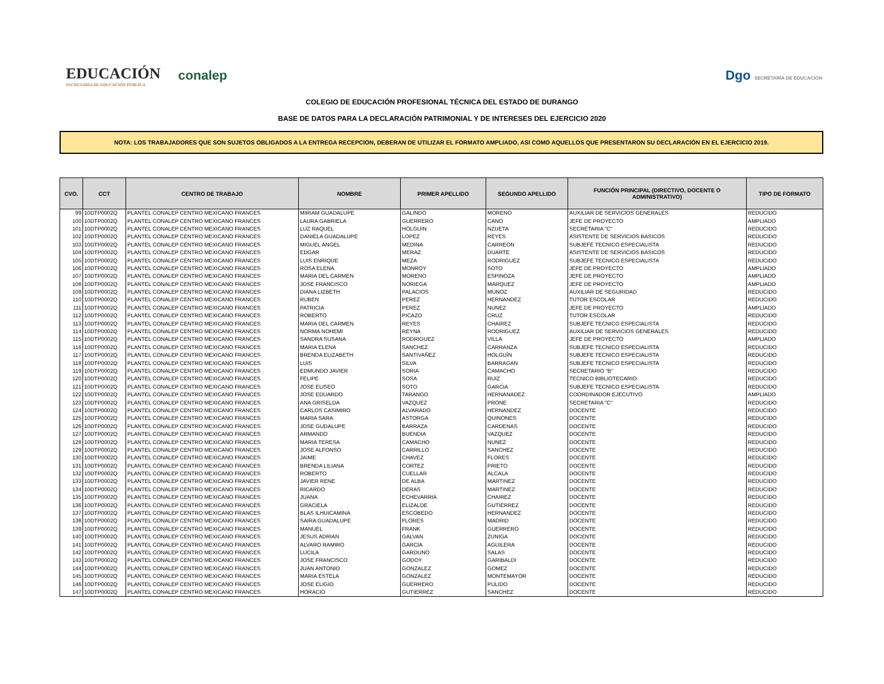EDUCACIÓN
SECRETARÍA DE EDUCACIÓN PÚBLICA
conalep
Dgo SECRETARÍA DE EDUCACIÓN
COLEGIO DE EDUCACIÓN PROFESIONAL TÉCNICA DEL ESTADO DE DURANGO
BASE DE DATOS PARA LA DECLARACIÓN PATRIMONIAL Y DE INTERESES DEL EJERCICIO 2020
NOTA: LOS TRABAJADORES QUE SON SUJETOS OBLIGADOS A LA ENTREGA RECEPCION, DEBERAN DE UTILIZAR EL FORMATO AMPLIADO, ASI COMO AQUELLOS QUE PRESENTARON SU DECLARACIÓN EN EL EJERCICIO 2019.
| CVO. | CCT | CENTRO DE TRABAJO | NOMBRE | PRIMER APELLIDO | SEGUNDO APELLIDO | FUNCIÓN PRINCIPAL (DIRECTIVO, DOCENTE O ADMINISTRATIVO) | TIPO DE FORMATO |
| --- | --- | --- | --- | --- | --- | --- | --- |
| 99 | 10DTP0002Q | PLANTEL CONALEP CENTRO MEXICANO FRANCES | MIRIAM GUADALUPE | GALINDO | MORENO | AUXILIAR DE SERVICIOS GENERALES | REDUCIDO |
| 100 | 10DTP0002Q | PLANTEL CONALEP CENTRO MEXICANO FRANCES | LAURA GABRIELA | GUERRERO | CANO | JEFE DE PROYECTO | AMPLIADO |
| 101 | 10DTP0002Q | PLANTEL CONALEP CENTRO MEXICANO FRANCES | LUZ RAQUEL | HOLGUIN | NZUETA | SECRETARIA "C" | REDUCIDO |
| 102 | 10DTP0002Q | PLANTEL CONALEP CENTRO MEXICANO FRANCES | DANIELA GUADALUPE | LOPEZ | REYES | ASISTENTE DE SERVICIOS BASICOS | REDUCIDO |
| 103 | 10DTP0002Q | PLANTEL CONALEP CENTRO MEXICANO FRANCES | MIGUEL ANGEL | MEDINA | CARREON | SUBJEFE TECNICO ESPECIALISTA | REDUCIDO |
| 104 | 10DTP0002Q | PLANTEL CONALEP CENTRO MEXICANO FRANCES | EDGAR | MERAZ | DUARTE | ASISTENTE DE SERVICIOS BASICOS | REDUCIDO |
| 105 | 10DTP0002Q | PLANTEL CONALEP CENTRO MEXICANO FRANCES | LUIS ENRIQUE | MEZA | RODRIGUEZ | SUBJEFE TECNICO ESPECIALISTA | REDUCIDO |
| 106 | 10DTP0002Q | PLANTEL CONALEP CENTRO MEXICANO FRANCES | ROSA ELENA | MONROY | SOTO | JEFE DE PROYECTO | AMPLIADO |
| 107 | 10DTP0002Q | PLANTEL CONALEP CENTRO MEXICANO FRANCES | MARIA DEL CARMEN | MORENO | ESPINOZA | JEFE DE PROYECTO | AMPLIADO |
| 108 | 10DTP0002Q | PLANTEL CONALEP CENTRO MEXICANO FRANCES | JOSE FRANCISCO | NORIEGA | MARQUEZ | JEFE DE PROYECTO | AMPLIADO |
| 109 | 10DTP0002Q | PLANTEL CONALEP CENTRO MEXICANO FRANCES | DIANA LIZBETH | PALACIOS | MUNOZ | AUXILIAR DE SEGURIDAD | REDUCIDO |
| 110 | 10DTP0002Q | PLANTEL CONALEP CENTRO MEXICANO FRANCES | RUBEN | PEREZ | HERNANDEZ | TUTOR ESCOLAR | REDUCIDO |
| 111 | 10DTP0002Q | PLANTEL CONALEP CENTRO MEXICANO FRANCES | PATRICIA | PEREZ | NUNEZ | JEFE DE PROYECTO | AMPLIADO |
| 112 | 10DTP0002Q | PLANTEL CONALEP CENTRO MEXICANO FRANCES | ROBERTO | PICAZO | CRUZ | TUTOR ESCOLAR | REDUCIDO |
| 113 | 10DTP0002Q | PLANTEL CONALEP CENTRO MEXICANO FRANCES | MARIA DEL CARMEN | REYES | CHAIREZ | SUBJEFE TECNICO ESPECIALISTA | REDUCIDO |
| 114 | 10DTP0002Q | PLANTEL CONALEP CENTRO MEXICANO FRANCES | NORMA NOHEMI | REYNA | RODRIGUEZ | AUXILIAR DE SERVICIOS GENERALES | REDUCIDO |
| 115 | 10DTP0002Q | PLANTEL CONALEP CENTRO MEXICANO FRANCES | SANDRA SUSANA | RODRIGUEZ | VILLA | JEFE DE PROYECTO | AMPLIADO |
| 116 | 10DTP0002Q | PLANTEL CONALEP CENTRO MEXICANO FRANCES | MARIA ELENA | SANCHEZ | CARRANZA | SUBJEFE TECNICO ESPECIALISTA | REDUCIDO |
| 117 | 10DTP0002Q | PLANTEL CONALEP CENTRO MEXICANO FRANCES | BRENDA ELIZABETH | SANTIVAÑEZ | HOLGUÍN | SUBJEFE TECNICO ESPECIALISTA | REDUCIDO |
| 118 | 10DTP0002Q | PLANTEL CONALEP CENTRO MEXICANO FRANCES | LUIS | SILVA | BARRAGAN | SUBJEFE TECNICO ESPECIALISTA | REDUCIDO |
| 119 | 10DTP0002Q | PLANTEL CONALEP CENTRO MEXICANO FRANCES | EDMUNDO JAVIER | SORIA | CAMACHO | SECRETARIO "B" | REDUCIDO |
| 120 | 10DTP0002Q | PLANTEL CONALEP CENTRO MEXICANO FRANCES | FELIPE | SOSA | RUIZ | TECNICO BIBLIOTECARIO | REDUCIDO |
| 121 | 10DTP0002Q | PLANTEL CONALEP CENTRO MEXICANO FRANCES | JOSE ELISEO | SOTO | GARCIA | SUBJEFE TECNICO ESPECIALISTA | REDUCIDO |
| 122 | 10DTP0002Q | PLANTEL CONALEP CENTRO MEXICANO FRANCES | JOSE EDUARDO | TARANGO | HERNANADEZ | COORDINADOR EJECUTIVO | AMPLIADO |
| 123 | 10DTP0002Q | PLANTEL CONALEP CENTRO MEXICANO FRANCES | ANA GRISELDA | VAZQUEZ | PRONE | SECRETARIA "C" | REDUCIDO |
| 124 | 10DTP0002Q | PLANTEL CONALEP CENTRO MEXICANO FRANCES | CARLOS CASIMIRO | ALVARADO | HERNANDEZ | DOCENTE | REDUCIDO |
| 125 | 10DTP0002Q | PLANTEL CONALEP CENTRO MEXICANO FRANCES | MARIA SARA | ASTORGA | QUINONES | DOCENTE | REDUCIDO |
| 126 | 10DTP0002Q | PLANTEL CONALEP CENTRO MEXICANO FRANCES | JOSE GUDALUPE | BARRAZA | CARDENAS | DOCENTE | REDUCIDO |
| 127 | 10DTP0002Q | PLANTEL CONALEP CENTRO MEXICANO FRANCES | ARMANDO | BUENDIA | VAZQUEZ | DOCENTE | REDUCIDO |
| 128 | 10DTP0002Q | PLANTEL CONALEP CENTRO MEXICANO FRANCES | MARIA TERESA | CAMACHO | NUNEZ | DOCENTE | REDUCIDO |
| 129 | 10DTP0002Q | PLANTEL CONALEP CENTRO MEXICANO FRANCES | JOSE ALFONSO | CARRILLO | SANCHEZ | DOCENTE | REDUCIDO |
| 130 | 10DTP0002Q | PLANTEL CONALEP CENTRO MEXICANO FRANCES | JAIME | CHAVEZ | FLORES | DOCENTE | REDUCIDO |
| 131 | 10DTP0002Q | PLANTEL CONALEP CENTRO MEXICANO FRANCES | BRENDA LILIANA | CORTEZ | PRIETO | DOCENTE | REDUCIDO |
| 132 | 10DTP0002Q | PLANTEL CONALEP CENTRO MEXICANO FRANCES | ROBERTO | CUELLAR | ALCALA | DOCENTE | REDUCIDO |
| 133 | 10DTP0002Q | PLANTEL CONALEP CENTRO MEXICANO FRANCES | JAVIER RENE | DE ALBA | MARTINEZ | DOCENTE | REDUCIDO |
| 134 | 10DTP0002Q | PLANTEL CONALEP CENTRO MEXICANO FRANCES | RICARDO | DERAS | MARTINEZ | DOCENTE | REDUCIDO |
| 135 | 10DTP0002Q | PLANTEL CONALEP CENTRO MEXICANO FRANCES | JUANA | ECHEVARRIA | CHAIREZ | DOCENTE | REDUCIDO |
| 136 | 10DTP0002Q | PLANTEL CONALEP CENTRO MEXICANO FRANCES | GRACIELA | ELIZALDE | GUTIERREZ | DOCENTE | REDUCIDO |
| 137 | 10DTP0002Q | PLANTEL CONALEP CENTRO MEXICANO FRANCES | BLAS ILHUICAMINA | ESCOBEDO | HERNANDEZ | DOCENTE | REDUCIDO |
| 138 | 10DTP0002Q | PLANTEL CONALEP CENTRO MEXICANO FRANCES | SAIRA GUADALUPE | FLORES | MADRID | DOCENTE | REDUCIDO |
| 139 | 10DTP0002Q | PLANTEL CONALEP CENTRO MEXICANO FRANCES | MANUEL | FRANK | GUERRERO | DOCENTE | REDUCIDO |
| 140 | 10DTP0002Q | PLANTEL CONALEP CENTRO MEXICANO FRANCES | JESUS ADRIAN | GALVAN | ZUNIGA | DOCENTE | REDUCIDO |
| 141 | 10DTP0002Q | PLANTEL CONALEP CENTRO MEXICANO FRANCES | ALVARO RAMIRO | GARCIA | AGUILERA | DOCENTE | REDUCIDO |
| 142 | 10DTP0002Q | PLANTEL CONALEP CENTRO MEXICANO FRANCES | LUCILA | GARDUNO | SALAS | DOCENTE | REDUCIDO |
| 143 | 10DTP0002Q | PLANTEL CONALEP CENTRO MEXICANO FRANCES | JOSE FRANCISCO | GODOY | GARIBALDI | DOCENTE | REDUCIDO |
| 144 | 10DTP0002Q | PLANTEL CONALEP CENTRO MEXICANO FRANCES | JUAN ANTONIO | GONZALEZ | GOMEZ | DOCENTE | REDUCIDO |
| 145 | 10DTP0002Q | PLANTEL CONALEP CENTRO MEXICANO FRANCES | MARIA ESTELA | GONZALEZ | MONTEMAYOR | DOCENTE | REDUCIDO |
| 146 | 10DTP0002Q | PLANTEL CONALEP CENTRO MEXICANO FRANCES | JOSE ELIGIO | GUERRERO | PULIDO | DOCENTE | REDUCIDO |
| 147 | 10DTP0002Q | PLANTEL CONALEP CENTRO MEXICANO FRANCES | HORACIO | GUTIERREZ | SANCHEZ | DOCENTE | REDUCIDO |